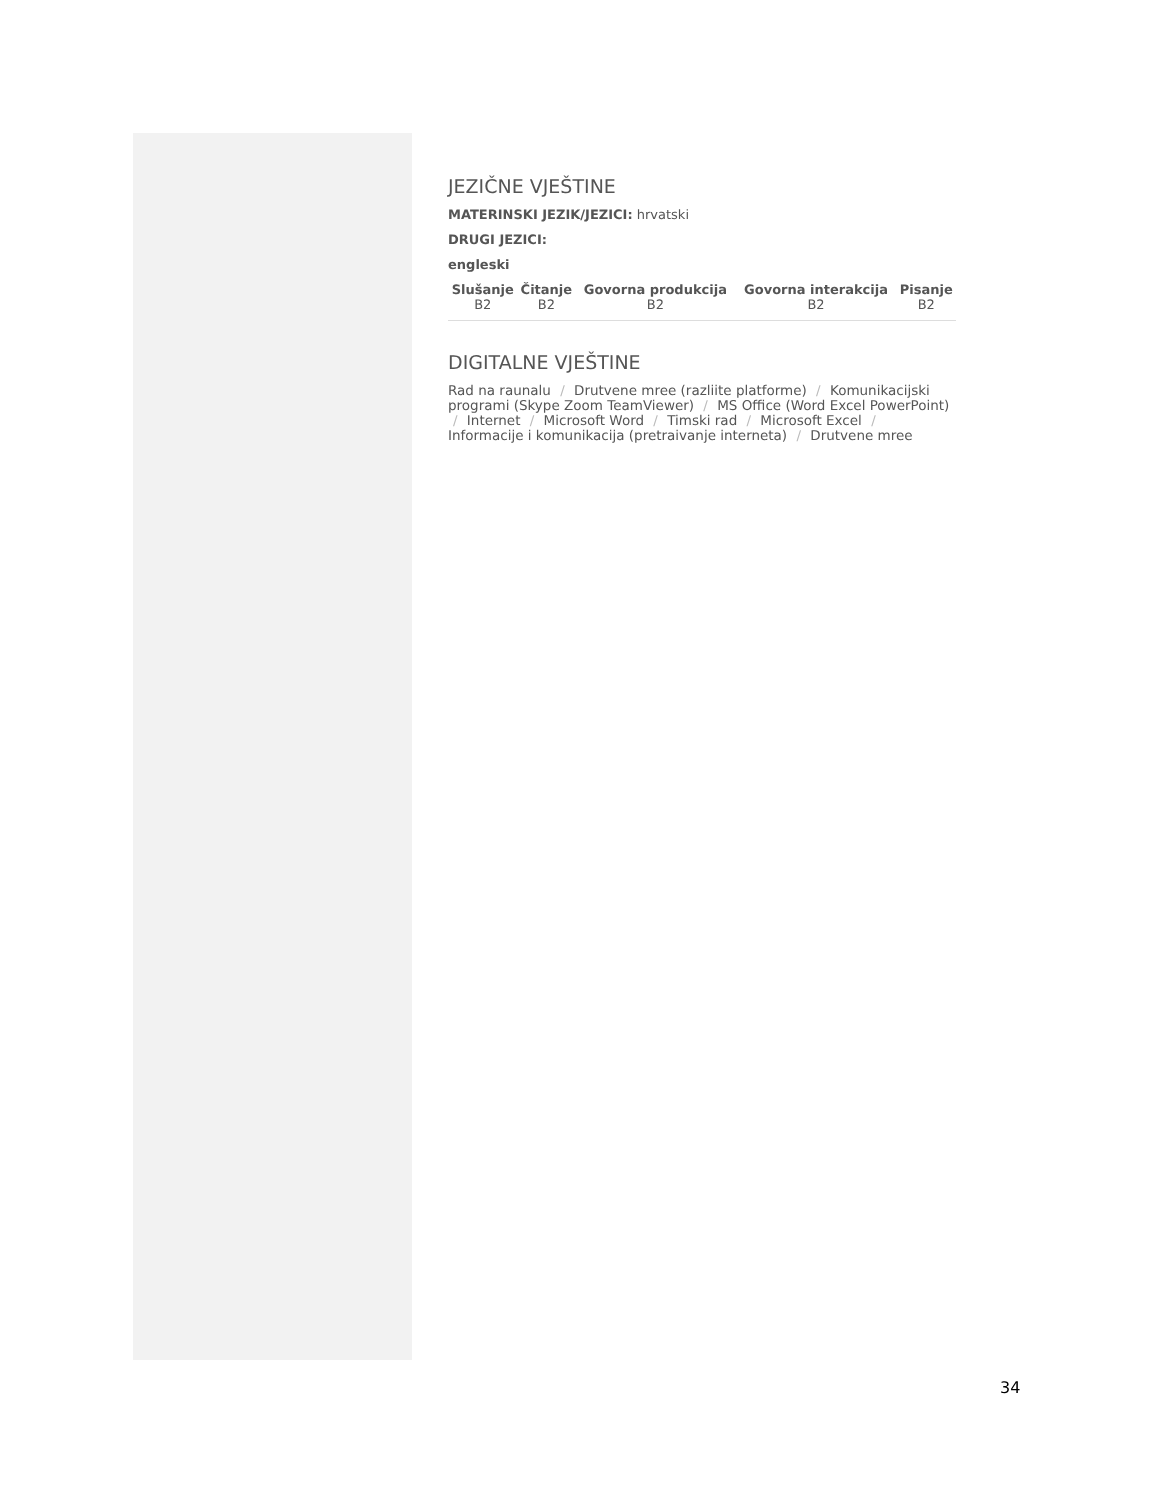JEZIČNE VJEŠTINE
MATERINSKI JEZIK/JEZICI: hrvatski
DRUGI JEZICI:
engleski
| Slušanje B2 | Čitanje B2 | Govorna produkcija B2 | Govorna interakcija B2 | Pisanje B2 |
| --- | --- | --- | --- | --- |
DIGITALNE VJEŠTINE
Rad na raunalu / Drutvene mree (razliite platforme) / Komunikacijski programi (Skype Zoom TeamViewer) / MS Office (Word Excel PowerPoint) / Internet / Microsoft Word / Timski rad / Microsoft Excel / Informacije i komunikacija (pretraivanje interneta) / Drutvene mree
34